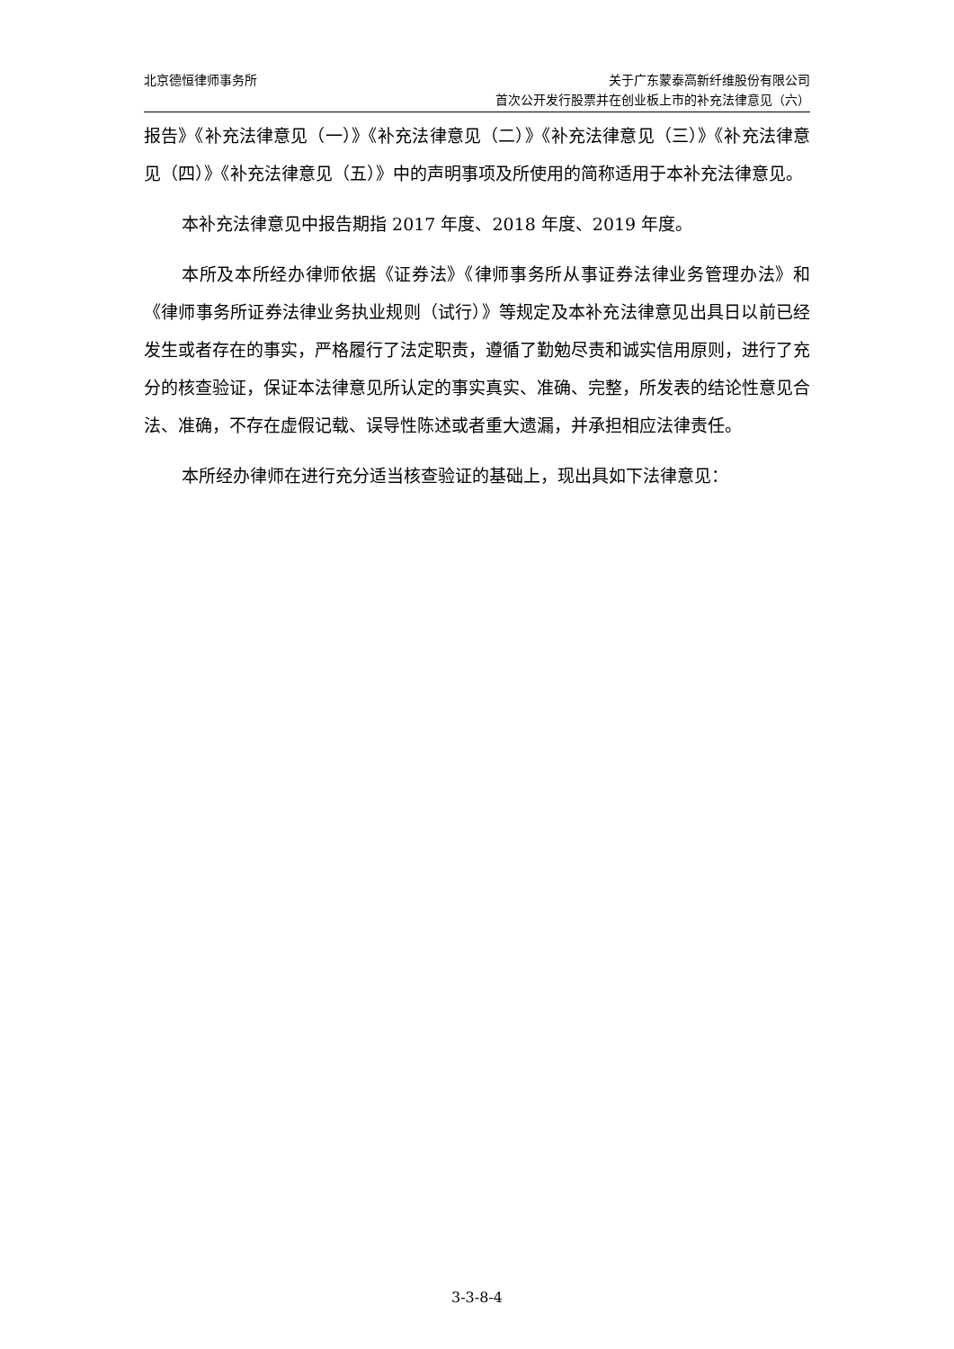北京德恒律师事务所 关于广东蒙泰高新纤维股份有限公司
首次公开发行股票并在创业板上市的补充法律意见（六）
报告》《补充法律意见（一）》《补充法律意见（二）》《补充法律意见（三）》《补充法律意见（四）》《补充法律意见（五）》中的声明事项及所使用的简称适用于本补充法律意见。
本补充法律意见中报告期指 2017 年度、2018 年度、2019 年度。
本所及本所经办律师依据《证券法》《律师事务所从事证券法律业务管理办法》和《律师事务所证券法律业务执业规则（试行）》等规定及本补充法律意见出具日以前已经发生或者存在的事实，严格履行了法定职责，遵循了勤勉尽责和诚实信用原则，进行了充分的核查验证，保证本法律意见所认定的事实真实、准确、完整，所发表的结论性意见合法、准确，不存在虚假记载、误导性陈述或者重大遗漏，并承担相应法律责任。
本所经办律师在进行充分适当核查验证的基础上，现出具如下法律意见：
3-3-8-4